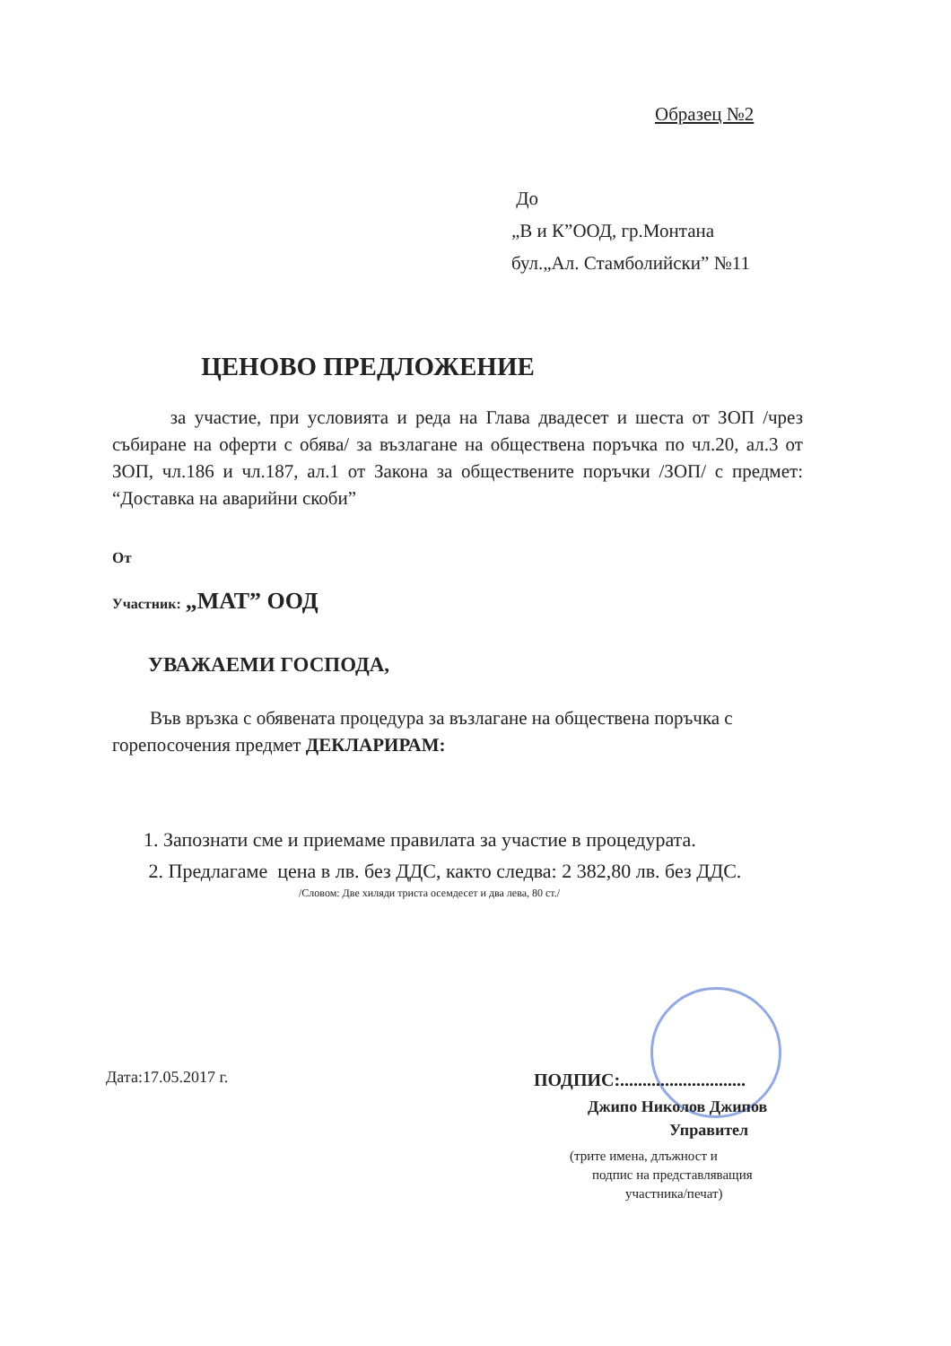Образец №2
До
„В и К”ООД, гр.Монтана
бул.„Ал. Стамболийски” №11
ЦЕНОВО ПРЕДЛОЖЕНИЕ
за участие, при условията и реда на Глава двадесет и шеста от ЗОП /чрез събиране на оферти с обява/ за възлагане на обществена поръчка по чл.20, ал.3 от ЗОП, чл.186 и чл.187, ал.1 от Закона за обществените поръчки /ЗОП/ с предмет: “Доставка на аварийни скоби”
От
Участник: „МАТ” ООД
УВАЖАЕМИ ГОСПОДА,
Във връзка с обявената процедура за възлагане на обществена поръчка с горепосочения предмет ДЕКЛАРИРАМ:
1. Запознати сме и приемаме правилата за участие в процедурата.
2. Предлагаме цена в лв. без ДДС, както следва: 2 382,80 лв. без ДДС.
/Словом: Две хиляди триста осемдесет и два лева, 80 ст./
Дата:17.05.2017 г.
ПОДПИС:............................
Джипо Николов Джипов
Управител
(трите имена, длъжност и
подпис на представляващия
участника/печат)